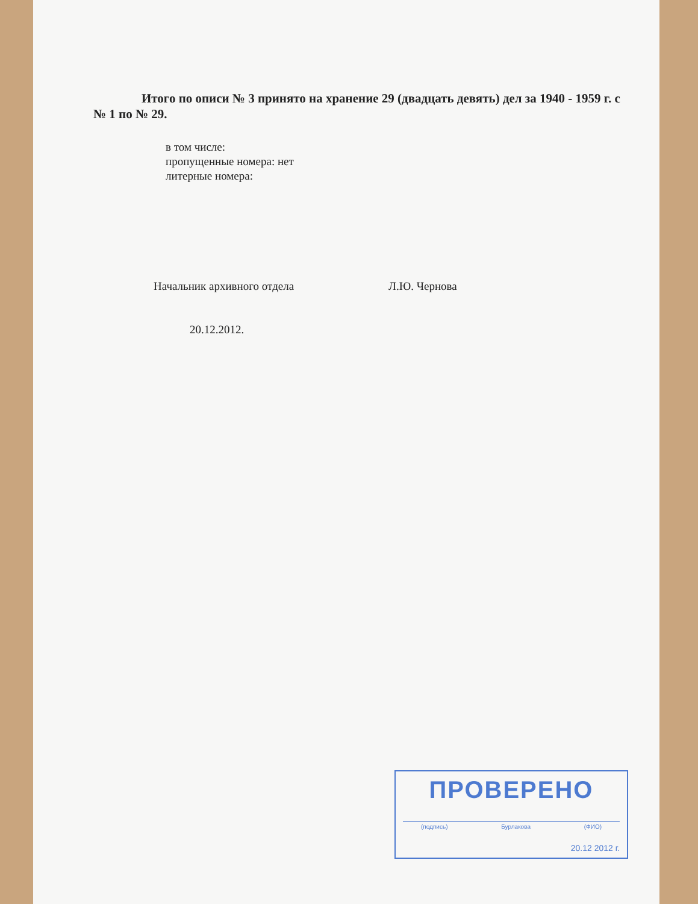Итого по описи № 3 принято на хранение 29 (двадцать девять) дел за 1940 - 1959 г. с № 1 по № 29.
в том числе:
пропущенные номера: нет
литерные номера:
Начальник архивного отдела Л.Ю. Чернова
20.12.2012.
ПРОВЕРЕНО
(подпись) Бурлакова (ФИО)
20.12 2012 г.